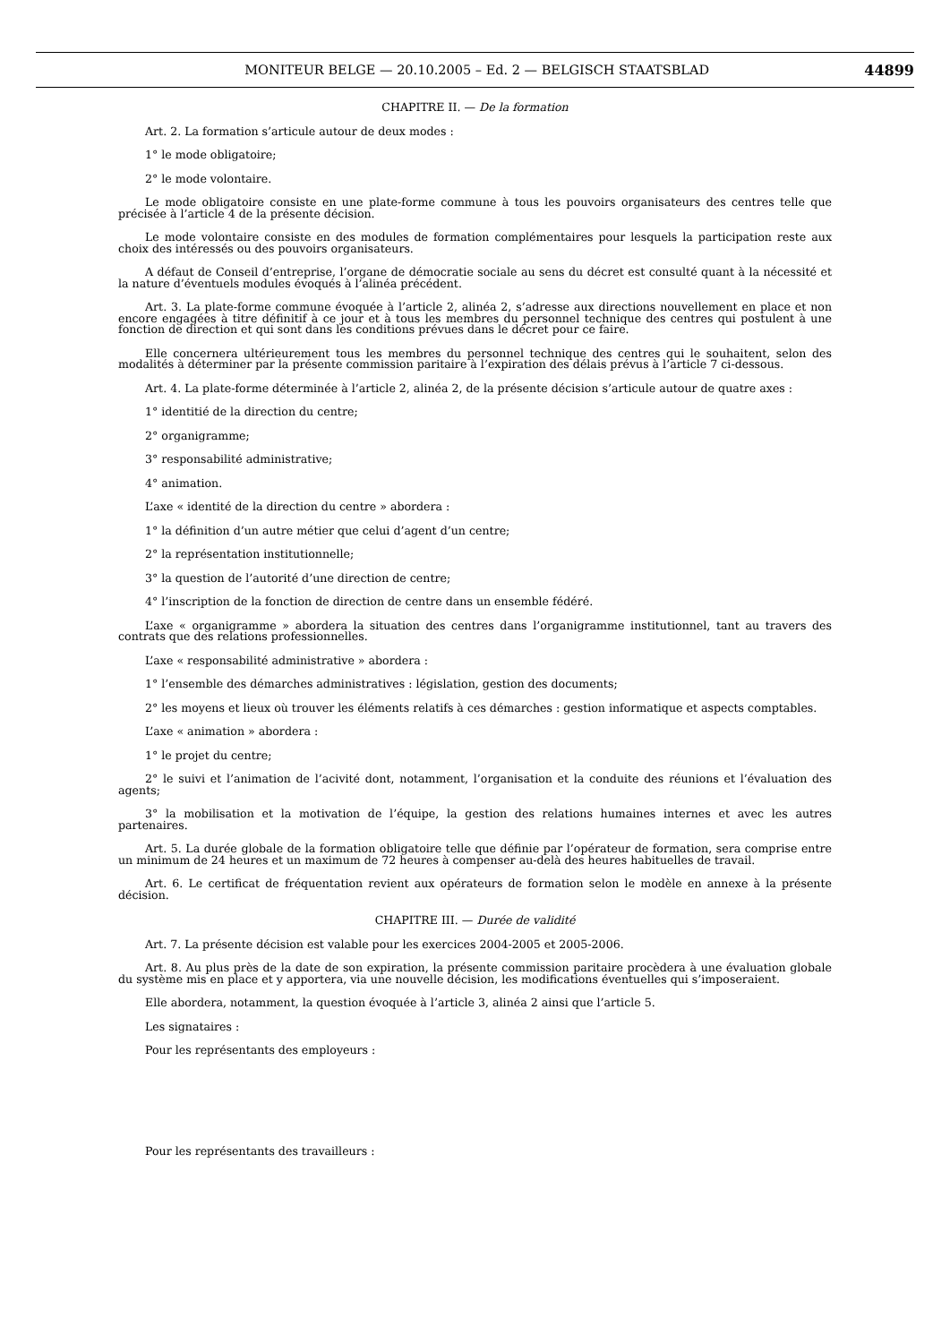MONITEUR BELGE — 20.10.2005 – Ed. 2 — BELGISCH STAATSBLAD 44899
CHAPITRE II. — De la formation
Art. 2. La formation s’articule autour de deux modes :
1° le mode obligatoire;
2° le mode volontaire.
Le mode obligatoire consiste en une plate-forme commune à tous les pouvoirs organisateurs des centres telle que précisée à l’article 4 de la présente décision.
Le mode volontaire consiste en des modules de formation complémentaires pour lesquels la participation reste aux choix des intéressés ou des pouvoirs organisateurs.
A défaut de Conseil d’entreprise, l’organe de démocratie sociale au sens du décret est consulté quant à la nécessité et la nature d’éventuels modules évoqués à l’alinéa précédent.
Art. 3. La plate-forme commune évoquée à l’article 2, alinéa 2, s’adresse aux directions nouvellement en place et non encore engagées à titre définitif à ce jour et à tous les membres du personnel technique des centres qui postulent à une fonction de direction et qui sont dans les conditions prévues dans le décret pour ce faire.
Elle concernera ultérieurement tous les membres du personnel technique des centres qui le souhaitent, selon des modalités à déterminer par la présente commission paritaire à l’expiration des délais prévus à l’article 7 ci-dessous.
Art. 4. La plate-forme déterminée à l’article 2, alinéa 2, de la présente décision s’articule autour de quatre axes :
1° identitié de la direction du centre;
2° organigramme;
3° responsabilité administrative;
4° animation.
L’axe « identité de la direction du centre » abordera :
1° la définition d’un autre métier que celui d’agent d’un centre;
2° la représentation institutionnelle;
3° la question de l’autorité d’une direction de centre;
4° l’inscription de la fonction de direction de centre dans un ensemble fédéré.
L’axe « organigramme » abordera la situation des centres dans l’organigramme institutionnel, tant au travers des contrats que des relations professionnelles.
L’axe « responsabilité administrative » abordera :
1° l’ensemble des démarches administratives : législation, gestion des documents;
2° les moyens et lieux où trouver les éléments relatifs à ces démarches : gestion informatique et aspects comptables.
L’axe « animation » abordera :
1° le projet du centre;
2° le suivi et l’animation de l’acivité dont, notamment, l’organisation et la conduite des réunions et l’évaluation des agents;
3° la mobilisation et la motivation de l’équipe, la gestion des relations humaines internes et avec les autres partenaires.
Art. 5. La durée globale de la formation obligatoire telle que définie par l’opérateur de formation, sera comprise entre un minimum de 24 heures et un maximum de 72 heures à compenser au-delà des heures habituelles de travail.
Art. 6. Le certificat de fréquentation revient aux opérateurs de formation selon le modèle en annexe à la présente décision.
CHAPITRE III. — Durée de validité
Art. 7. La présente décision est valable pour les exercices 2004-2005 et 2005-2006.
Art. 8. Au plus près de la date de son expiration, la présente commission paritaire procèdera à une évaluation globale du système mis en place et y apportera, via une nouvelle décision, les modifications éventuelles qui s’imposeraient.
Elle abordera, notamment, la question évoquée à l’article 3, alinéa 2 ainsi que l’article 5.
Les signataires :
Pour les représentants des employeurs :
Pour les représentants des travailleurs :